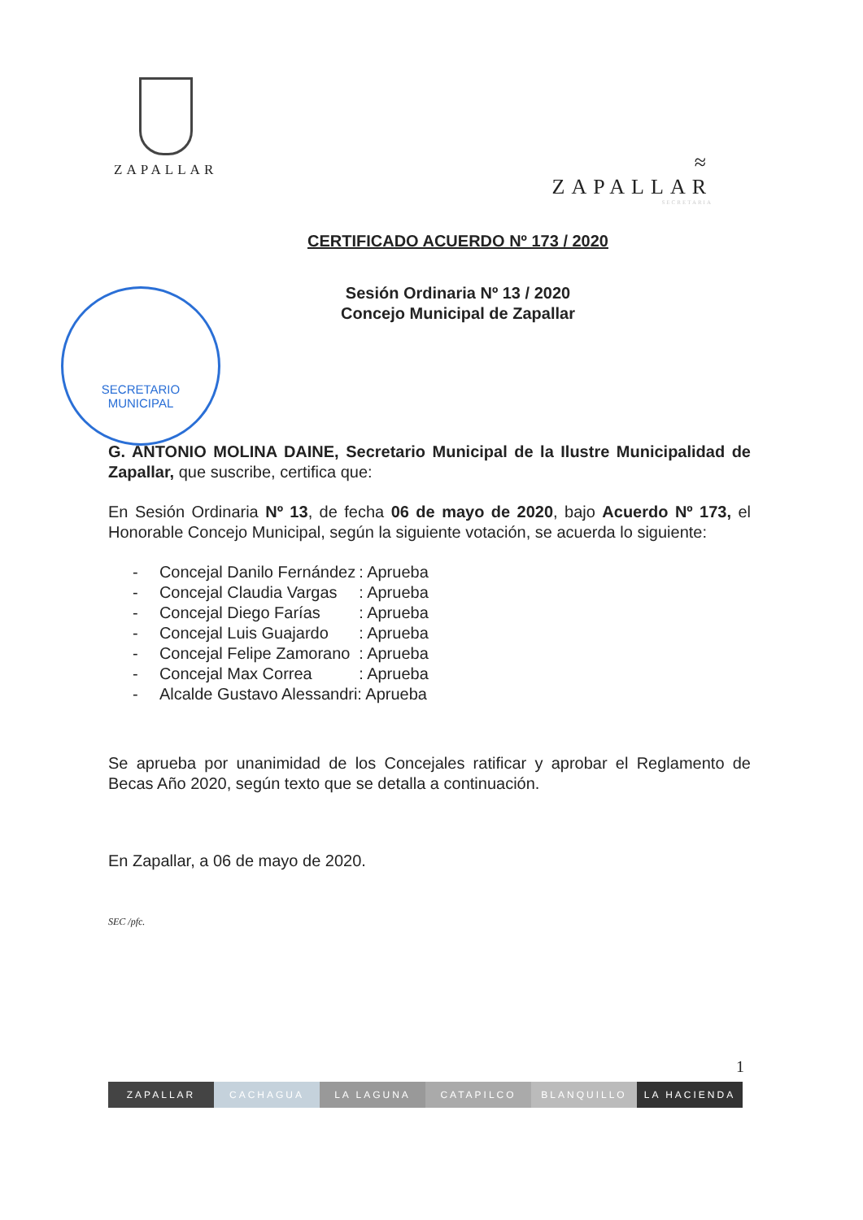ZAPALLAR
≈
ZAPALLAR
SECRETARIA
CERTIFICADO ACUERDO Nº 173 / 2020
Sesión Ordinaria Nº 13 / 2020
Concejo Municipal de Zapallar
SECRETARIO
MUNICIPAL
G. ANTONIO MOLINA DAINE, Secretario Municipal de la Ilustre Municipalidad de Zapallar, que suscribe, certifica que:
En Sesión Ordinaria Nº 13, de fecha 06 de mayo de 2020, bajo Acuerdo Nº 173, el Honorable Concejo Municipal, según la siguiente votación, se acuerda lo siguiente:
| - | Concejal Danilo Fernández | : Aprueba |
| - | Concejal Claudia Vargas | : Aprueba |
| - | Concejal Diego Farías | : Aprueba |
| - | Concejal Luis Guajardo | : Aprueba |
| - | Concejal Felipe Zamorano | : Aprueba |
| - | Concejal Max Correa | : Aprueba |
| - | Alcalde Gustavo Alessandri: Aprueba | |
Se aprueba por unanimidad de los Concejales ratificar y aprobar el Reglamento de Becas Año 2020, según texto que se detalla a continuación.
En Zapallar, a 06 de mayo de 2020.
SEC /pfc.
1
ZAPALLAR CACHAGUA LA LAGUNA CATAPILCO BLANQUILLO LA HACIENDA